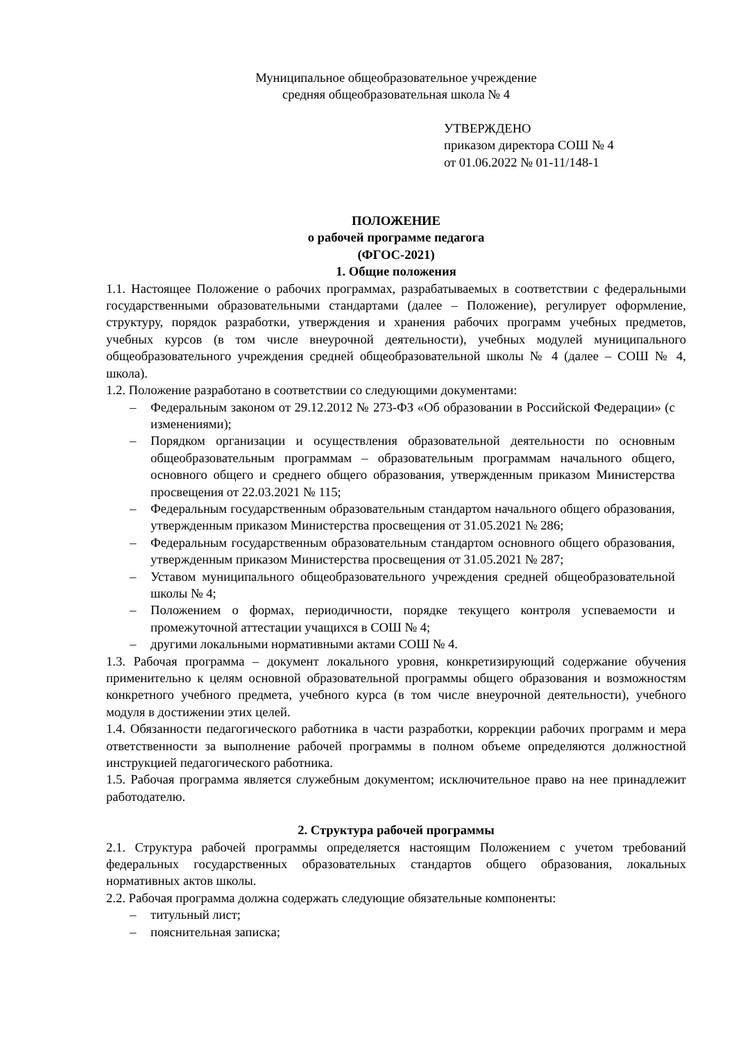Муниципальное общеобразовательное учреждение
средняя общеобразовательная школа № 4
УТВЕРЖДЕНО
приказом директора СОШ № 4
от 01.06.2022 № 01-11/148-1
ПОЛОЖЕНИЕ
о рабочей программе педагога
(ФГОС-2021)
1. Общие положения
1.1. Настоящее Положение о рабочих программах, разрабатываемых в соответствии с федеральными государственными образовательными стандартами (далее – Положение), регулирует оформление, структуру, порядок разработки, утверждения и хранения рабочих программ учебных предметов, учебных курсов (в том числе внеурочной деятельности), учебных модулей муниципального общеобразовательного учреждения средней общеобразовательной школы № 4 (далее – СОШ № 4, школа).
1.2. Положение разработано в соответствии со следующими документами:
– Федеральным законом от 29.12.2012 № 273-ФЗ «Об образовании в Российской Федерации» (с изменениями);
– Порядком организации и осуществления образовательной деятельности по основным общеобразовательным программам – образовательным программам начального общего, основного общего и среднего общего образования, утвержденным приказом Министерства просвещения от 22.03.2021 № 115;
– Федеральным государственным образовательным стандартом начального общего образования, утвержденным приказом Министерства просвещения от 31.05.2021 № 286;
– Федеральным государственным образовательным стандартом основного общего образования, утвержденным приказом Министерства просвещения от 31.05.2021 № 287;
– Уставом муниципального общеобразовательного учреждения средней общеобразовательной школы № 4;
– Положением о формах, периодичности, порядке текущего контроля успеваемости и промежуточной аттестации учащихся в СОШ № 4;
– другими локальными нормативными актами СОШ № 4.
1.3. Рабочая программа – документ локального уровня, конкретизирующий содержание обучения применительно к целям основной образовательной программы общего образования и возможностям конкретного учебного предмета, учебного курса (в том числе внеурочной деятельности), учебного модуля в достижении этих целей.
1.4. Обязанности педагогического работника в части разработки, коррекции рабочих программ и мера ответственности за выполнение рабочей программы в полном объеме определяются должностной инструкцией педагогического работника.
1.5. Рабочая программа является служебным документом; исключительное право на нее принадлежит работодателю.
2. Структура рабочей программы
2.1. Структура рабочей программы определяется настоящим Положением с учетом требований федеральных государственных образовательных стандартов общего образования, локальных нормативных актов школы.
2.2. Рабочая программа должна содержать следующие обязательные компоненты:
– титульный лист;
– пояснительная записка;